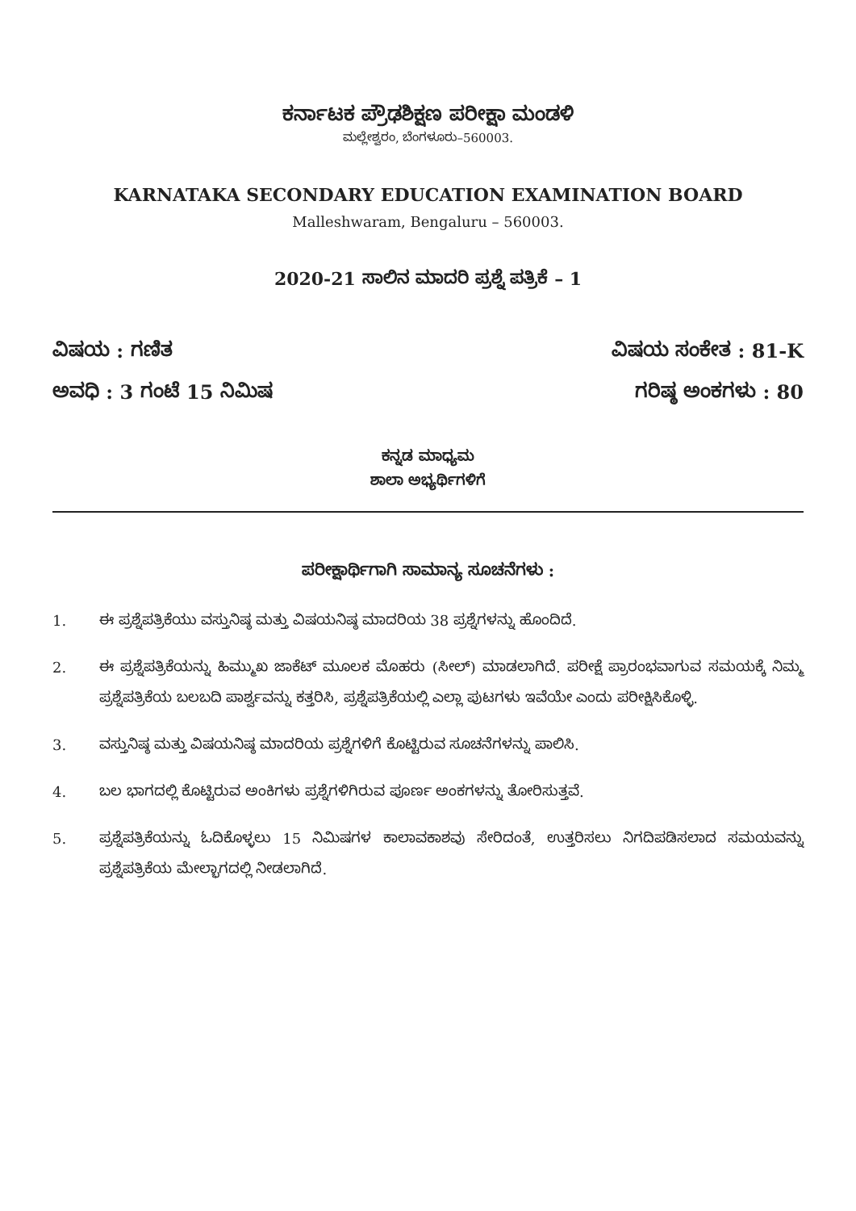ಕರ್ನಾಟಕ ಪ್ರೌಢಶಿಕ್ಷಣ ಪರೀಕ್ಷಾ ಮಂಡಳಿ
ಮಲ್ಲೇಶ್ವರಂ, ಬೆಂಗಳೂರು–560003.
KARNATAKA SECONDARY EDUCATION EXAMINATION BOARD
Malleshwaram, Bengaluru – 560003.
2020-21 ಸಾಲಿನ ಮಾದರಿ ಪ್ರಶ್ನೆ ಪತ್ರಿಕೆ – 1
ವಿಷಯ : ಗಣಿತ ವಿಷಯ ಸಂಕೇತ : 81-K
ಅವಧಿ : 3 ಗಂಟೆ 15 ನಿಮಿಷ ಗರಿಷ್ಠ ಅಂಕಗಳು : 80
ಕನ್ನಡ ಮಾಧ್ಯಮ
ಶಾಲಾ ಅಭ್ಯರ್ಥಿಗಳಿಗೆ
ಪರೀಕ್ಷಾರ್ಥಿಗಾಗಿ ಸಾಮಾನ್ಯ ಸೂಚನೆಗಳು :
1. ಈ ಪ್ರಶ್ನೆಪತ್ರಿಕೆಯು ವಸ್ತುನಿಷ್ಠ ಮತ್ತು ವಿಷಯನಿಷ್ಠ ಮಾದರಿಯ 38 ಪ್ರಶ್ನೆಗಳನ್ನು ಹೊಂದಿದೆ.
2. ಈ ಪ್ರಶ್ನೆಪತ್ರಿಕೆಯನ್ನು ಹಿಮ್ಮುಖ ಜಾಕೆಟ್ ಮೂಲಕ ಮೊಹರು (ಸೀಲ್) ಮಾಡಲಾಗಿದೆ. ಪರೀಕ್ಷೆ ಪ್ರಾರಂಭವಾಗುವ ಸಮಯಕ್ಕೆ ನಿಮ್ಮ ಪ್ರಶ್ನೆಪತ್ರಿಕೆಯ ಬಲಬದಿ ಪಾರ್ಶ್ವವನ್ನು ಕತ್ತರಿಸಿ, ಪ್ರಶ್ನೆಪತ್ರಿಕೆಯಲ್ಲಿ ಎಲ್ಲಾ ಪುಟಗಳು ಇವೆಯೇ ಎಂದು ಪರೀಕ್ಷಿಸಿಕೊಳ್ಳಿ.
3. ವಸ್ತುನಿಷ್ಠ ಮತ್ತು ವಿಷಯನಿಷ್ಠ ಮಾದರಿಯ ಪ್ರಶ್ನೆಗಳಿಗೆ ಕೊಟ್ಟಿರುವ ಸೂಚನೆಗಳನ್ನು ಪಾಲಿಸಿ.
4. ಬಲ ಭಾಗದಲ್ಲಿ ಕೊಟ್ಟಿರುವ ಅಂಕಿಗಳು ಪ್ರಶ್ನೆಗಳಿಗಿರುವ ಪೂರ್ಣ ಅಂಕಗಳನ್ನು ತೋರಿಸುತ್ತವೆ.
5. ಪ್ರಶ್ನೆಪತ್ರಿಕೆಯನ್ನು ಓದಿಕೊಳ್ಳಲು 15 ನಿಮಿಷಗಳ ಕಾಲಾವಕಾಶವು ಸೇರಿದಂತೆ, ಉತ್ತರಿಸಲು ನಿಗದಿಪಡಿಸಲಾದ ಸಮಯವನ್ನು ಪ್ರಶ್ನೆಪತ್ರಿಕೆಯ ಮೇಲ್ಭಾಗದಲ್ಲಿ ನೀಡಲಾಗಿದೆ.